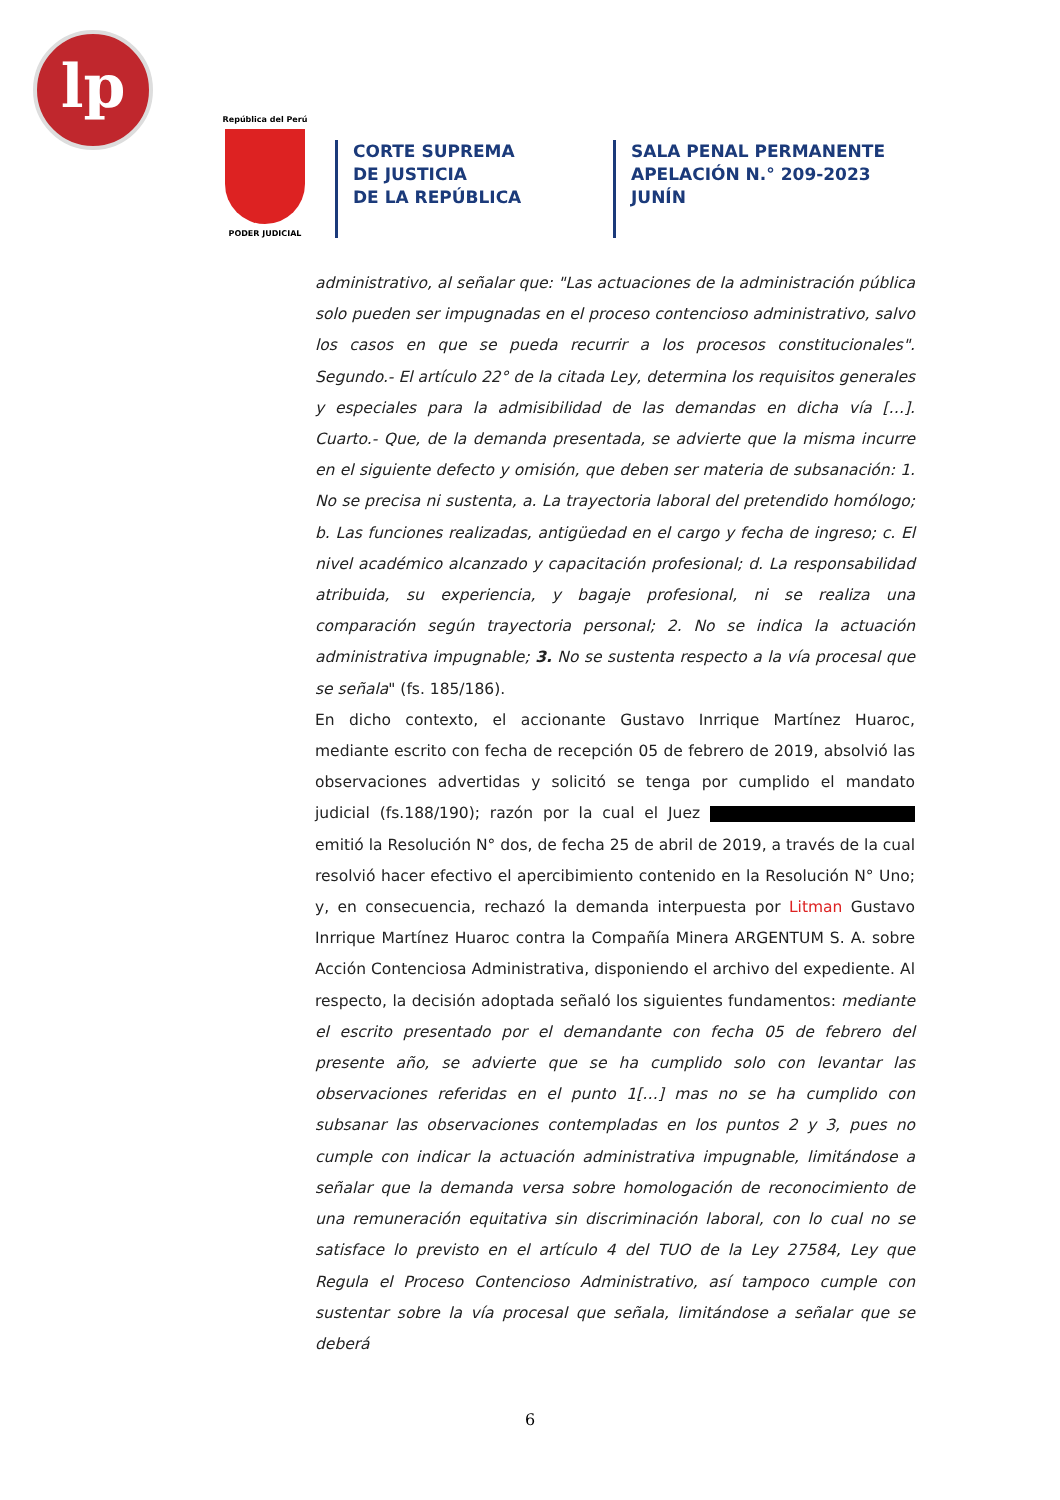lp
República del Perú
PODER JUDICIAL
CORTE SUPREMA
DE JUSTICIA
DE LA REPÚBLICA
SALA PENAL PERMANENTE
APELACIÓN N.° 209-2023
JUNÍN
administrativo, al señalar que: "Las actuaciones de la administración pública solo pueden ser impugnadas en el proceso contencioso administrativo, salvo los casos en que se pueda recurrir a los procesos constitucionales". Segundo.- El artículo 22° de la citada Ley, determina los requisitos generales y especiales para la admisibilidad de las demandas en dicha vía […]. Cuarto.- Que, de la demanda presentada, se advierte que la misma incurre en el siguiente defecto y omisión, que deben ser materia de subsanación: 1. No se precisa ni sustenta, a. La trayectoria laboral del pretendido homólogo; b. Las funciones realizadas, antigüedad en el cargo y fecha de ingreso; c. El nivel académico alcanzado y capacitación profesional; d. La responsabilidad atribuida, su experiencia, y bagaje profesional, ni se realiza una comparación según trayectoria personal; 2. No se indica la actuación administrativa impugnable; 3. No se sustenta respecto a la vía procesal que se señala" (fs. 185/186).
En dicho contexto, el accionante Gustavo Inrrique Martínez Huaroc, mediante escrito con fecha de recepción 05 de febrero de 2019, absolvió las observaciones advertidas y solicitó se tenga por cumplido el mandato judicial (fs.188/190); razón por la cual el Juez emitió la Resolución N° dos, de fecha 25 de abril de 2019, a través de la cual resolvió hacer efectivo el apercibimiento contenido en la Resolución N° Uno; y, en consecuencia, rechazó la demanda interpuesta por Litman Gustavo Inrrique Martínez Huaroc contra la Compañía Minera ARGENTUM S. A. sobre Acción Contenciosa Administrativa, disponiendo el archivo del expediente. Al respecto, la decisión adoptada señaló los siguientes fundamentos: mediante el escrito presentado por el demandante con fecha 05 de febrero del presente año, se advierte que se ha cumplido solo con levantar las observaciones referidas en el punto 1[…] mas no se ha cumplido con subsanar las observaciones contempladas en los puntos 2 y 3, pues no cumple con indicar la actuación administrativa impugnable, limitándose a señalar que la demanda versa sobre homologación de reconocimiento de una remuneración equitativa sin discriminación laboral, con lo cual no se satisface lo previsto en el artículo 4 del TUO de la Ley 27584, Ley que Regula el Proceso Contencioso Administrativo, así tampoco cumple con sustentar sobre la vía procesal que señala, limitándose a señalar que se deberá
6